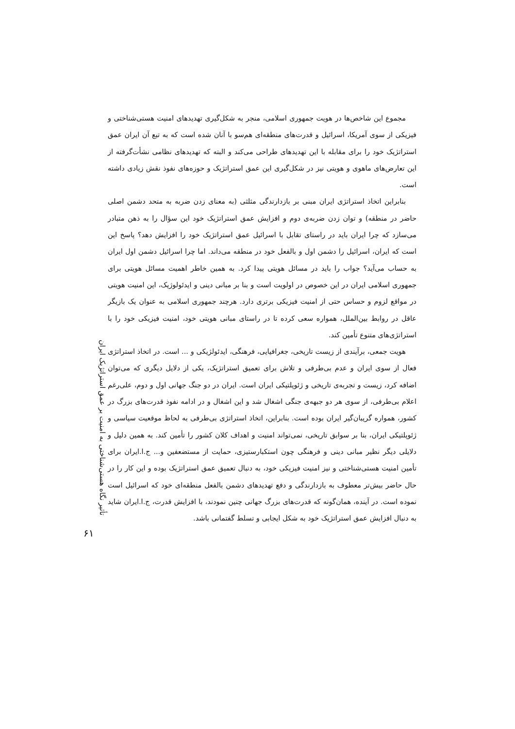مجموع این شاخص‌ها در هویت جمهوری اسلامی، منجر به شکل‌گیری تهدیدهای امنیت هستی‌شناختی و فیزیکی از سوی آمریکا، اسرائیل و قدرت‌های منطقه‌ای هم‌سو با آنان شده است که به تبع آن ایران عمق استراتژیک خود را برای مقابله با این تهدیدهای طراحی می‌کند و البته که تهدیدهای نظامی نشأت‌گرفته از این تعارض‌های ماهوی و هویتی نیز در شکل‌گیری این عمق استراتژیک و حوزه‌های نفوذ نقش زیادی داشته است.
بنابراین اتخاذ استراتژی ایران مبنی بر بازدارندگی مثلثی (به معنای زدن ضربه به متحد دشمن اصلی حاضر در منطقه) و توان زدن ضربه‌ی دوم و افزایش عمق استراتژیک خود این سؤال را به ذهن متبادر می‌سازد که چرا ایران باید در راستای تقابل با اسرائیل عمق استراتژیک خود را افزایش دهد؟ پاسخ این است که ایران، اسرائیل را دشمن اول و بالفعل خود در منطقه می‌داند. اما چرا اسرائیل دشمن اول ایران به حساب می‌آید؟ جواب را باید در مسائل هویتی پیدا کرد. به همین خاطر اهمیت مسائل هویتی برای جمهوری اسلامی ایران در این خصوص در اولویت است و بنا بر مبانی دینی و ایدئولوژیک، این امنیت هویتی در مواقع لزوم و حساس حتی از امنیت فیزیکی برتری دارد. هرچند جمهوری اسلامی به عنوان یک بازیگر عاقل در روابط بین‌الملل، همواره سعی کرده تا در راستای مبانی هویتی خود، امنیت فیزیکی خود را با استراتژی‌های متنوع تأمین کند.
هویت جمعی، برآیندی از زیست تاریخی، جغرافیایی، فرهنگی، ایدئولژیکی و ... است. در اتخاذ استراتژی فعال از سوی ایران و عدم بی‌طرفی و تلاش برای تعمیق استراتژیک، یکی از دلایل دیگری که می‌توان اضافه کرد، زیست و تجربه‌ی تاریخی و ژئوپلتیکی ایران است. ایران در دو جنگ جهانی اول و دوم، علی‌رغم اعلام بی‌طرفی، از سوی هر دو جبهه‌ی جنگی اشغال شد و این اشغال و در ادامه نفوذ قدرت‌های بزرگ در کشور، همواره گریبان‌گیر ایران بوده است. بنابراین، اتخاذ استراتژی بی‌طرفی به لحاظ موقعیت سیاسی و ژئوپلتیکی ایران، بنا بر سوابق تاریخی، نمی‌تواند امنیت و اهداف کلان کشور را تأمین کند. به همین دلیل و دلایلی دیگر نظیر مبانی دینی و فرهنگی چون استکبارستیزی، حمایت از مستضعفین و... ج.ا.ایران برای تأمین امنیت هستی‌شناختی و نیز امنیت فیزیکی خود، به دنبال تعمیق عمق استراتژیک بوده و این کار را در حال حاضر بیش‌تر معطوف به بازدارندگی و دفع تهدیدهای دشمن بالفعل منطقه‌ای خود که اسرائیل است نموده است. در آینده، همان‌گونه که قدرت‌های بزرگ جهانی چنین نمودند، با افزایش قدرت، ج.ا.ایران شاید به دنبال افزایش عمق استراتژیک خود به شکل ایجابی و تسلط گفتمانی باشد.
تأثیر نگاه هستی‌شناختی به امنیت بر عمق استراتژیک ایران
۶۱